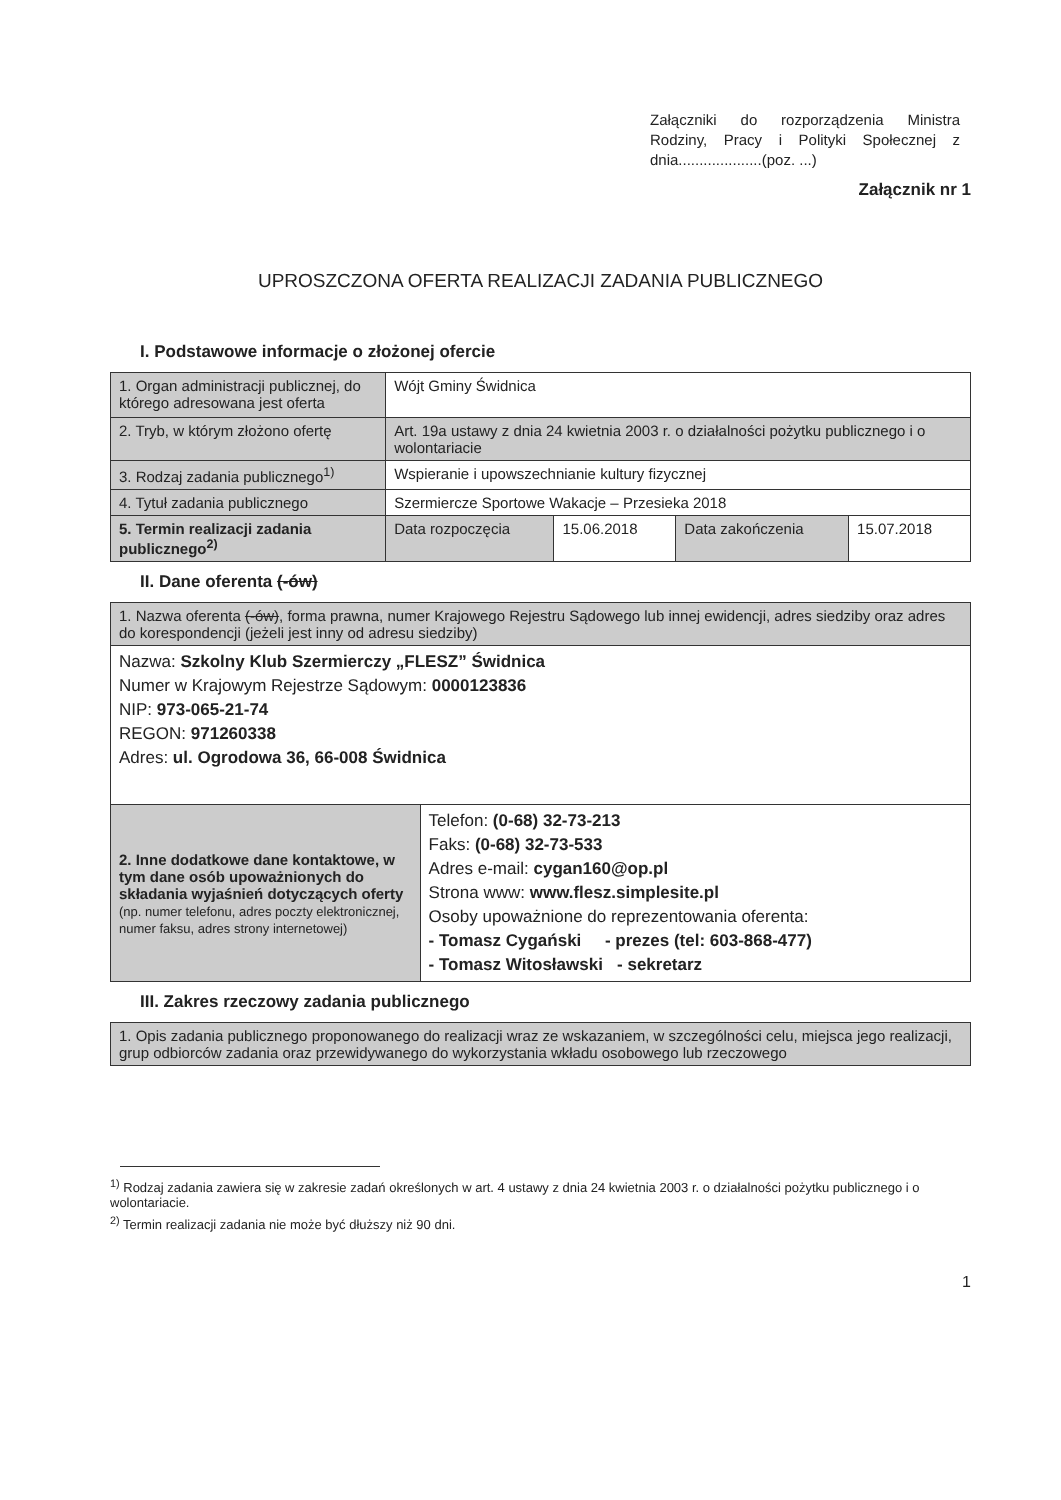Załączniki do rozporządzenia Ministra Rodziny, Pracy i Polityki Społecznej z dnia....................(poz. ...)
Załącznik nr 1
UPROSZCZONA OFERTA REALIZACJI ZADANIA PUBLICZNEGO
I. Podstawowe informacje o złożonej ofercie
| 1. Organ administracji publicznej, do którego adresowana jest oferta | Wójt Gminy Świdnica | | | |
| 2. Tryb, w którym złożono ofertę | Art. 19a ustawy z dnia 24 kwietnia 2003 r. o działalności pożytku publicznego i o wolontariacie | | | |
| 3. Rodzaj zadania publicznego<sup>1)</sup> | Wspieranie i upowszechnianie kultury fizycznej | | | |
| 4. Tytuł zadania publicznego | Szermiercze Sportowe Wakacje – Przesieka 2018 | | | |
| 5. Termin realizacji zadania publicznego<sup>2)</sup> | Data rozpoczęcia | 15.06.2018 | Data zakończenia | 15.07.2018 |
II. Dane oferenta (-ów)
| 1. Nazwa oferenta (-ów) , forma prawna, numer Krajowego Rejestru Sądowego lub innej ewidencji, adres siedziby oraz adres do korespondencji (jeżeli jest inny od adresu siedziby) | |
| Nazwa: Szkolny Klub Szermierczy „FLESZ” Świdnica Numer w Krajowym Rejestrze Sądowym: 0000123836 NIP: 973-065-21-74 REGON: 971260338 Adres: ul. Ogrodowa 36, 66-008 Świdnica | |
| 2. Inne dodatkowe dane kontaktowe, w tym dane osób upoważnionych do składania wyjaśnień dotyczących oferty (np. numer telefonu, adres poczty elektronicznej, numer faksu, adres strony internetowej) | Telefon: (0-68) 32-73-213 Faks: (0-68) 32-73-533 Adres e-mail: cygan160@op.pl Strona www: www.flesz.simplesite.pl Osoby upoważnione do reprezentowania oferenta: - Tomasz Cygański - prezes (tel: 603-868-477) - Tomasz Witosławski - sekretarz |
III. Zakres rzeczowy zadania publicznego
| 1. Opis zadania publicznego proponowanego do realizacji wraz ze wskazaniem, w szczególności celu, miejsca jego realizacji, grup odbiorców zadania oraz przewidywanego do wykorzystania wkładu osobowego lub rzeczowego |
<sup>1)</sup> Rodzaj zadania zawiera się w zakresie zadań określonych w art. 4 ustawy z dnia 24 kwietnia 2003 r. o działalności pożytku publicznego i o wolontariacie.
<sup>2)</sup> Termin realizacji zadania nie może być dłuższy niż 90 dni.
1